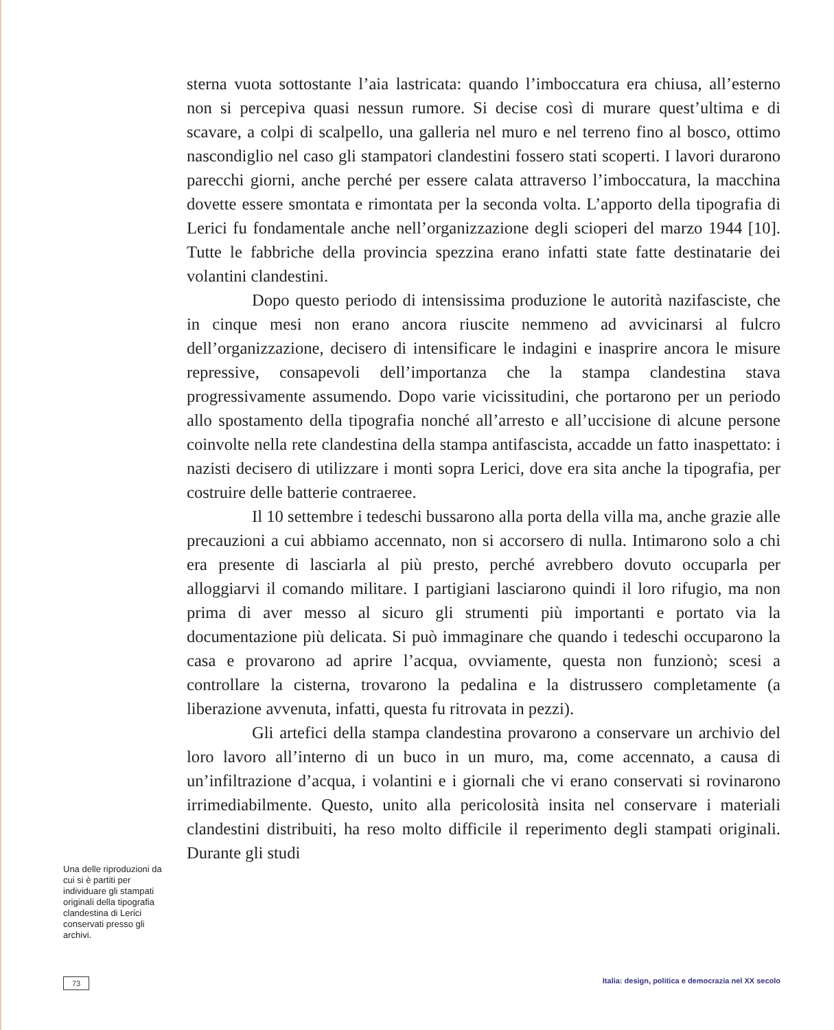sterna vuota sottostante l’aia lastricata: quando l’imboccatura era chiusa, all’esterno non si percepiva quasi nessun rumore. Si decise così di murare quest’ultima e di scavare, a colpi di scalpello, una galleria nel muro e nel terreno fino al bosco, ottimo nascondiglio nel caso gli stampatori clandestini fossero stati scoperti. I lavori durarono parecchi giorni, anche perché per essere calata attraverso l’imboccatura, la macchina dovette essere smontata e rimontata per la seconda volta. L’apporto della tipografia di Lerici fu fondamentale anche nell’organizzazione degli scioperi del marzo 1944 [10]. Tutte le fabbriche della provincia spezzina erano infatti state fatte destinatarie dei volantini clandestini.
Dopo questo periodo di intensissima produzione le autorità nazifasciste, che in cinque mesi non erano ancora riuscite nemmeno ad avvicinarsi al fulcro dell’organizzazione, decisero di intensificare le indagini e inasprire ancora le misure repressive, consapevoli dell’importanza che la stampa clandestina stava progressivamente assumendo. Dopo varie vicissitudini, che portarono per un periodo allo spostamento della tipografia nonché all’arresto e all’uccisione di alcune persone coinvolte nella rete clandestina della stampa antifascista, accadde un fatto inaspettato: i nazisti decisero di utilizzare i monti sopra Lerici, dove era sita anche la tipografia, per costruire delle batterie contraeree.
Il 10 settembre i tedeschi bussarono alla porta della villa ma, anche grazie alle precauzioni a cui abbiamo accennato, non si accorsero di nulla. Intimarono solo a chi era presente di lasciarla al più presto, perché avrebbero dovuto occuparla per alloggiarvi il comando militare. I partigiani lasciarono quindi il loro rifugio, ma non prima di aver messo al sicuro gli strumenti più importanti e portato via la documentazione più delicata. Si può immaginare che quando i tedeschi occuparono la casa e provarono ad aprire l’acqua, ovviamente, questa non funzionò; scesi a controllare la cisterna, trovarono la pedalina e la distrussero completamente (a liberazione avvenuta, infatti, questa fu ritrovata in pezzi).
Gli artefici della stampa clandestina provarono a conservare un archivio del loro lavoro all’interno di un buco in un muro, ma, come accennato, a causa di un’infiltrazione d’acqua, i volantini e i giornali che vi erano conservati si rovinarono irrimediabilmente. Questo, unito alla pericolosità insita nel conservare i materiali clandestini distribuiti, ha reso molto difficile il reperimento degli stampati originali. Durante gli studi
Una delle riproduzioni da cui si è partiti per individuare gli stampati originali della tipografia clandestina di Lerici conservati presso gli archivi.
73 Italia: design, politica e democrazia nel XX secolo